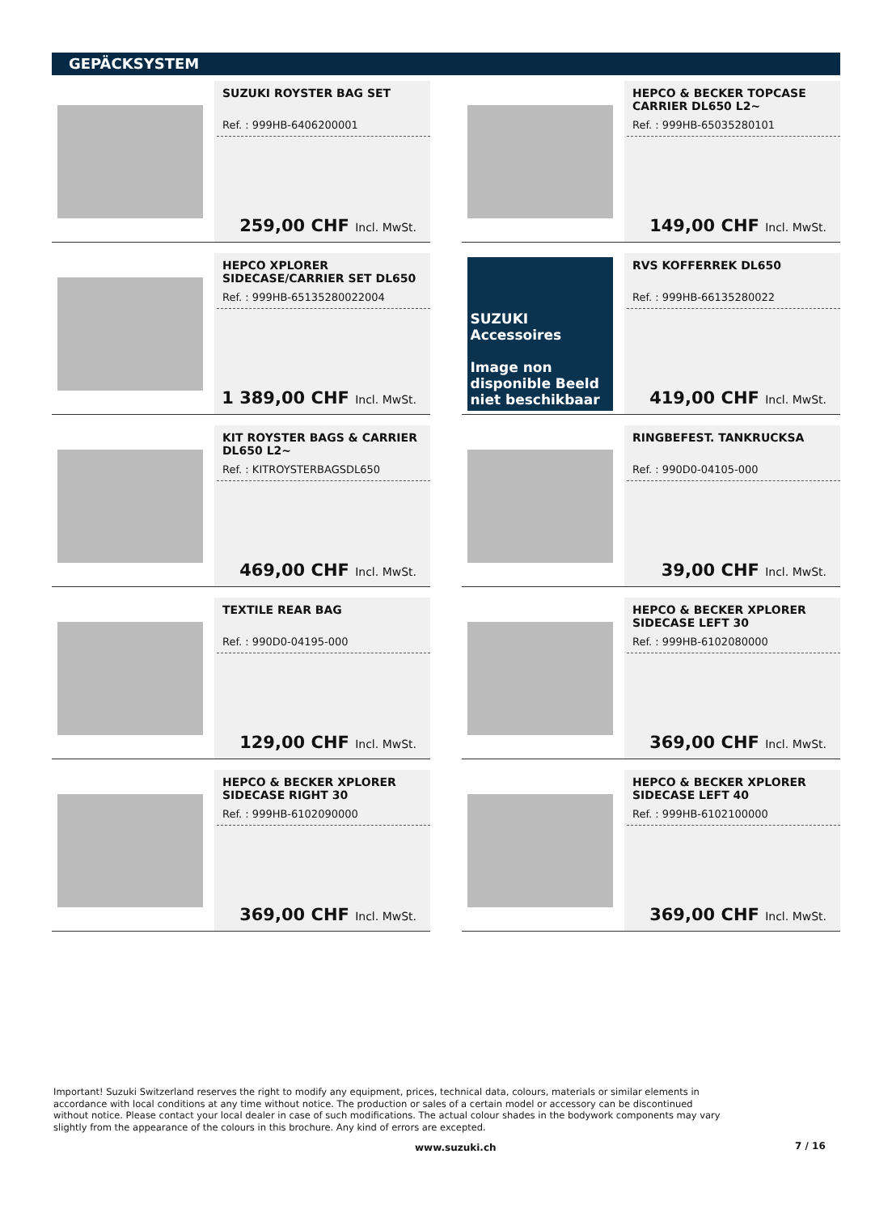GEPÄCKSYSTEM
SUZUKI ROYSTER BAG SET
Ref. : 999HB-6406200001
259,00 CHF Incl. MwSt.
HEPCO & BECKER TOPCASE CARRIER DL650 L2~
Ref. : 999HB-65035280101
149,00 CHF Incl. MwSt.
HEPCO XPLORER SIDECASE/CARRIER SET DL650
Ref. : 999HB-65135280022004
1 389,00 CHF Incl. MwSt.
SUZUKI Accessoires
Image non disponible Beeld niet beschikbaar
RVS KOFFERREK DL650
Ref. : 999HB-66135280022
419,00 CHF Incl. MwSt.
KIT ROYSTER BAGS & CARRIER DL650 L2~
Ref. : KITROYSTERBAGSDL650
469,00 CHF Incl. MwSt.
RINGBEFEST. TANKRUCKSA
Ref. : 990D0-04105-000
39,00 CHF Incl. MwSt.
TEXTILE REAR BAG
Ref. : 990D0-04195-000
129,00 CHF Incl. MwSt.
HEPCO & BECKER XPLORER SIDECASE LEFT 30
Ref. : 999HB-6102080000
369,00 CHF Incl. MwSt.
HEPCO & BECKER XPLORER SIDECASE RIGHT 30
Ref. : 999HB-6102090000
369,00 CHF Incl. MwSt.
HEPCO & BECKER XPLORER SIDECASE LEFT 40
Ref. : 999HB-6102100000
369,00 CHF Incl. MwSt.
Important! Suzuki Switzerland reserves the right to modify any equipment, prices, technical data, colours, materials or similar elements in accordance with local conditions at any time without notice. The production or sales of a certain model or accessory can be discontinued without notice. Please contact your local dealer in case of such modifications. The actual colour shades in the bodywork components may vary slightly from the appearance of the colours in this brochure. Any kind of errors are excepted.
www.suzuki.ch 7 / 16